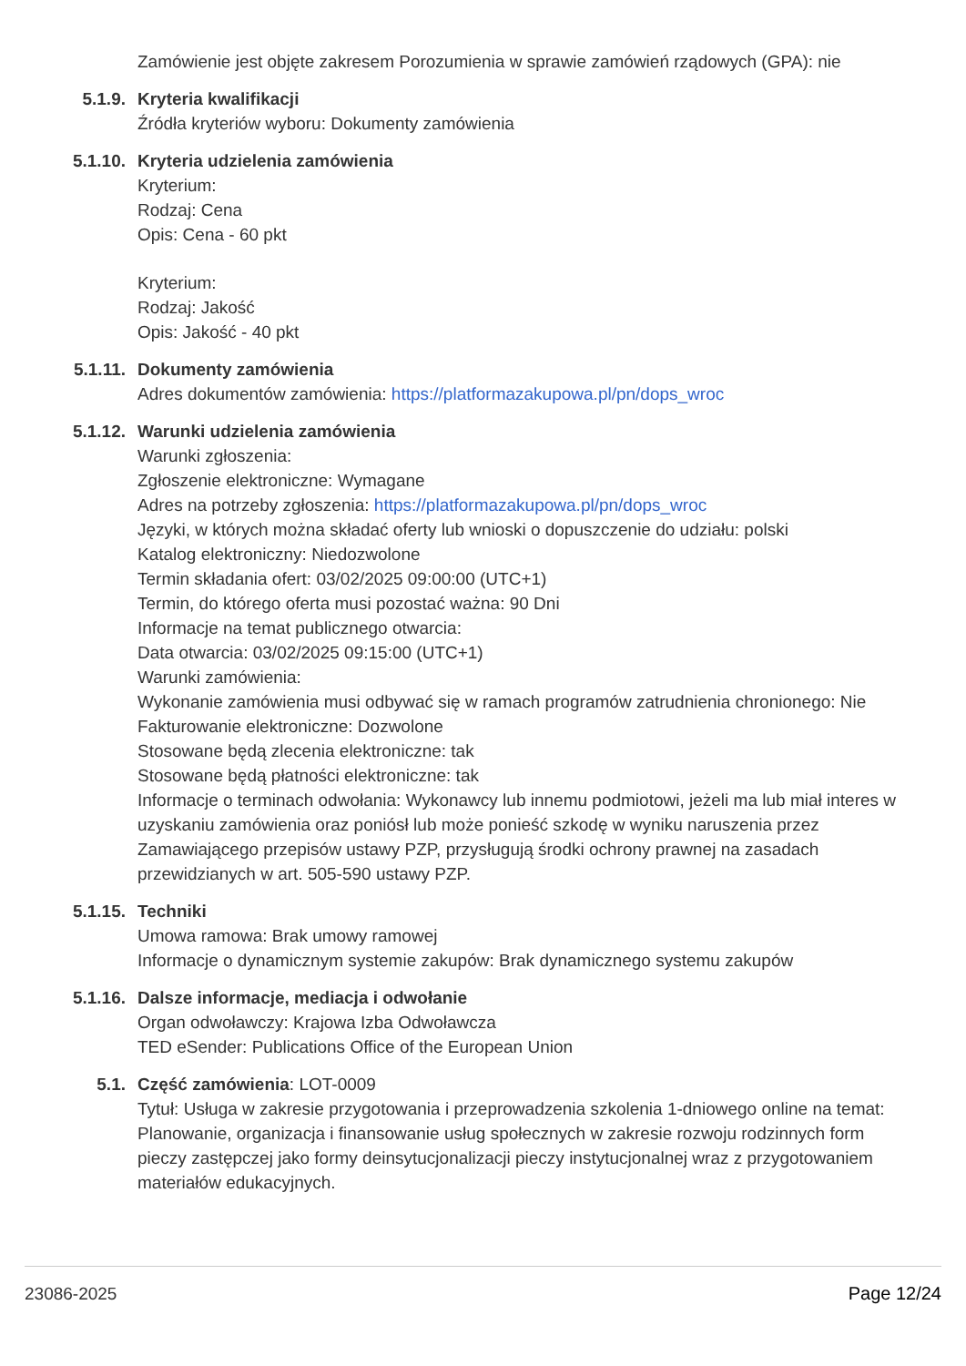Zamówienie jest objęte zakresem Porozumienia w sprawie zamówień rządowych (GPA): nie
5.1.9. Kryteria kwalifikacji
Źródła kryteriów wyboru: Dokumenty zamówienia
5.1.10. Kryteria udzielenia zamówienia
Kryterium:
Rodzaj: Cena
Opis: Cena - 60 pkt
Kryterium:
Rodzaj: Jakość
Opis: Jakość - 40 pkt
5.1.11. Dokumenty zamówienia
Adres dokumentów zamówienia: https://platformazakupowa.pl/pn/dops_wroc
5.1.12. Warunki udzielenia zamówienia
Warunki zgłoszenia:
Zgłoszenie elektroniczne: Wymagane
Adres na potrzeby zgłoszenia: https://platformazakupowa.pl/pn/dops_wroc
Języki, w których można składać oferty lub wnioski o dopuszczenie do udziału: polski
Katalog elektroniczny: Niedozwolone
Termin składania ofert: 03/02/2025 09:00:00 (UTC+1)
Termin, do którego oferta musi pozostać ważna: 90 Dni
Informacje na temat publicznego otwarcia:
Data otwarcia: 03/02/2025 09:15:00 (UTC+1)
Warunki zamówienia:
Wykonanie zamówienia musi odbywać się w ramach programów zatrudnienia chronionego: Nie
Fakturowanie elektroniczne: Dozwolone
Stosowane będą zlecenia elektroniczne: tak
Stosowane będą płatności elektroniczne: tak
Informacje o terminach odwołania: Wykonawcy lub innemu podmiotowi, jeżeli ma lub miał interes w uzyskaniu zamówienia oraz poniósł lub może ponieść szkodę w wyniku naruszenia przez Zamawiającego przepisów ustawy PZP, przysługują środki ochrony prawnej na zasadach przewidzianych w art. 505-590 ustawy PZP.
5.1.15. Techniki
Umowa ramowa: Brak umowy ramowej
Informacje o dynamicznym systemie zakupów: Brak dynamicznego systemu zakupów
5.1.16. Dalsze informacje, mediacja i odwołanie
Organ odwoławczy: Krajowa Izba Odwoławcza
TED eSender: Publications Office of the European Union
5.1. Część zamówienia: LOT-0009
Tytuł: Usługa w zakresie przygotowania i przeprowadzenia szkolenia 1-dniowego online na temat: Planowanie, organizacja i finansowanie usług społecznych w zakresie rozwoju rodzinnych form pieczy zastępczej jako formy deinsytucjonalizacji pieczy instytucjonalnej wraz z przygotowaniem materiałów edukacyjnych.
23086-2025 Page 12/24